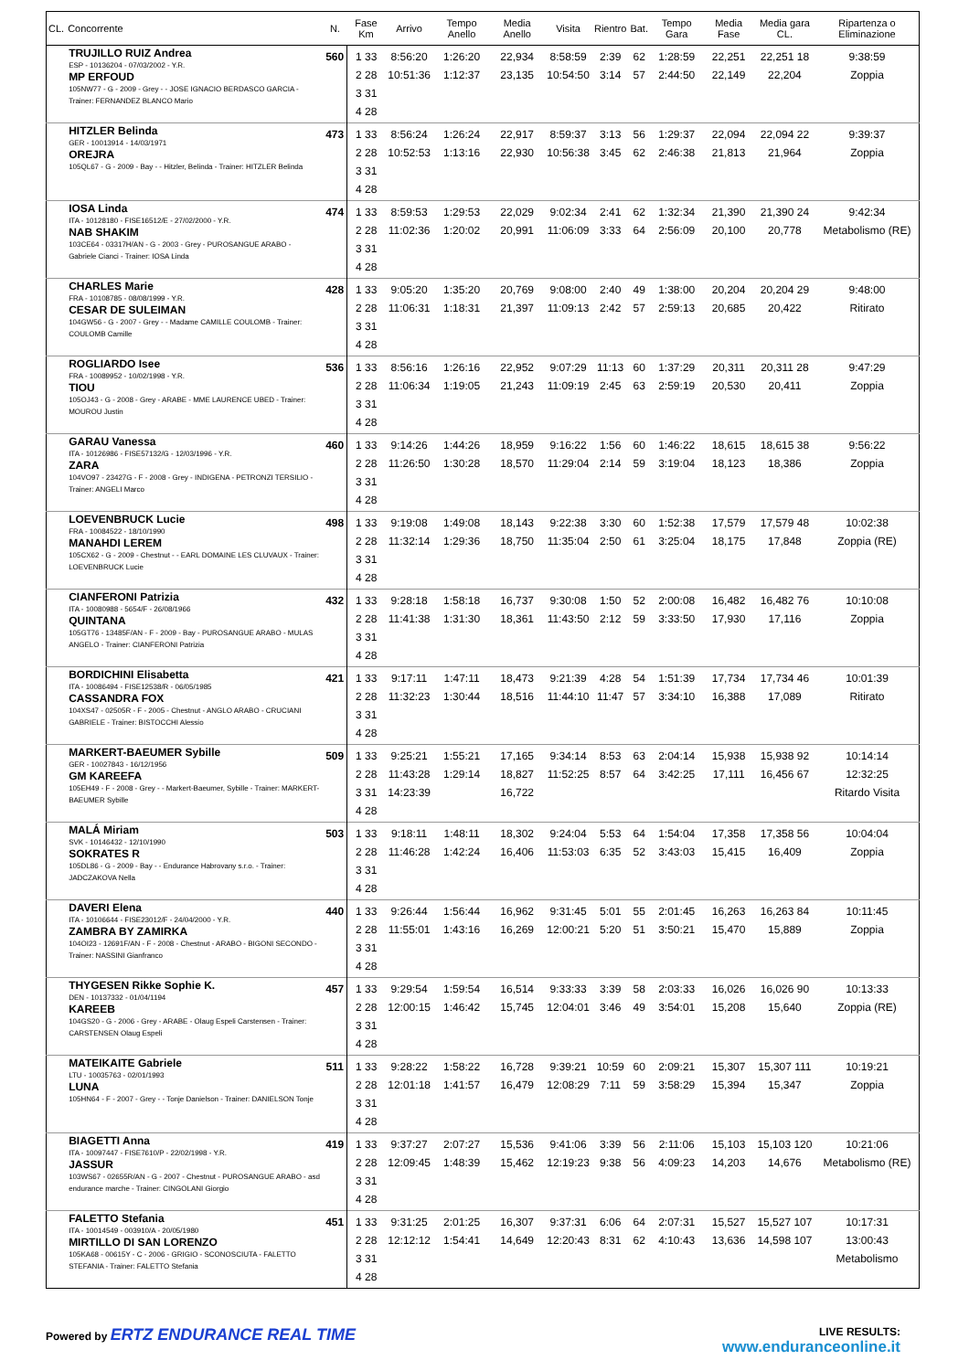| CL. | Concorrente | N. | Fase Km | Arrivo | Tempo Anello | Media Anello | Visita | Rientro | Bat. | Tempo Gara | Media Fase | Media gara CL. | Ripartenza o Eliminazione |
| --- | --- | --- | --- | --- | --- | --- | --- | --- | --- | --- | --- | --- | --- |
| | TRUJILLO RUIZ Andrea ESP - 10136204 - 07/03/2002 - Y.R. MP ERFOUD 105NW77 - G - 2009 - Grey - - JOSE IGNACIO BERDASCO GARCIA - Trainer: FERNANDEZ BLANCO Mario | 560 | 1 33 2 28 3 31 4 28 | 8:56:20 10:51:36 | 1:26:20 1:12:37 | 22,934 23,135 | 8:58:59 10:54:50 | 2:39 3:14 | 62 57 | 1:28:59 2:44:50 | 22,251 22,149 | 22,251 18 22,204 | 9:38:59 Zoppia |
| | HITZLER Belinda GER - 10013914 - 14/03/1971 OREJRA 105QL67 - G - 2009 - Bay - - Hitzler, Belinda - Trainer: HITZLER Belinda | 473 | 1 33 2 28 3 31 4 28 | 8:56:24 10:52:53 | 1:26:24 1:13:16 | 22,917 22,930 | 8:59:37 10:56:38 | 3:13 3:45 | 56 62 | 1:29:37 2:46:38 | 22,094 21,813 | 22,094 22 21,964 | 9:39:37 Zoppia |
| | IOSA Linda ITA - 10128180 - FISE16512/E - 27/02/2000 - Y.R. NAB SHAKIM 103CE64 - 03317H/AN - G - 2003 - Grey - PUROSANGUE ARABO - Gabriele Cianci - Trainer: IOSA Linda | 474 | 1 33 2 28 3 31 4 28 | 8:59:53 11:02:36 | 1:29:53 1:20:02 | 22,029 20,991 | 9:02:34 11:06:09 | 2:41 3:33 | 62 64 | 1:32:34 2:56:09 | 21,390 20,100 | 21,390 24 20,778 | 9:42:34 Metabolismo (RE) |
| | CHARLES Marie FRA - 10108785 - 08/08/1999 - Y.R. CESAR DE SULEIMAN 104GW56 - G - 2007 - Grey - - Madame CAMILLE COULOMB - Trainer: COULOMB Camille | 428 | 1 33 2 28 3 31 4 28 | 9:05:20 11:06:31 | 1:35:20 1:18:31 | 20,769 21,397 | 9:08:00 11:09:13 | 2:40 2:42 | 49 57 | 1:38:00 2:59:13 | 20,204 20,685 | 20,204 29 20,422 | 9:48:00 Ritirato |
| | ROGLIARDO Isee FRA - 10089952 - 10/02/1998 - Y.R. TIOU 105OJ43 - G - 2008 - Grey - ARABE - MME LAURENCE UBED - Trainer: MOUROU Justin | 536 | 1 33 2 28 3 31 4 28 | 8:56:16 11:06:34 | 1:26:16 1:19:05 | 22,952 21,243 | 9:07:29 11:09:19 | 11:13 2:45 | 60 63 | 1:37:29 2:59:19 | 20,311 20,530 | 20,311 28 20,411 | 9:47:29 Zoppia |
| | GARAU Vanessa ITA - 10126986 - FISE57132/G - 12/03/1996 - Y.R. ZARA 104VO97 - 23427G - F - 2008 - Grey - INDIGENA - PETRONZI TERSILIO - Trainer: ANGELI Marco | 460 | 1 33 2 28 3 31 4 28 | 9:14:26 11:26:50 | 1:44:26 1:30:28 | 18,959 18,570 | 9:16:22 11:29:04 | 1:56 2:14 | 60 59 | 1:46:22 3:19:04 | 18,615 18,123 | 18,615 38 18,386 | 9:56:22 Zoppia |
| | LOEVENBRUCK Lucie FRA - 10084522 - 18/10/1990 MANAHDI LEREM 105CX62 - G - 2009 - Chestnut - - EARL DOMAINE LES CLUVAUX - Trainer: LOEVENBRUCK Lucie | 498 | 1 33 2 28 3 31 4 28 | 9:19:08 11:32:14 | 1:49:08 1:29:36 | 18,143 18,750 | 9:22:38 11:35:04 | 3:30 2:50 | 60 61 | 1:52:38 3:25:04 | 17,579 18,175 | 17,579 48 17,848 | 10:02:38 Zoppia (RE) |
| | CIANFERONI Patrizia ITA - 10080988 - 5654/F - 26/08/1966 QUINTANA 105GT76 - 13485F/AN - F - 2009 - Bay - PUROSANGUE ARABO - MULAS ANGELO - Trainer: CIANFERONI Patrizia | 432 | 1 33 2 28 3 31 4 28 | 9:28:18 11:41:38 | 1:58:18 1:31:30 | 16,737 18,361 | 9:30:08 11:43:50 | 1:50 2:12 | 52 59 | 2:00:08 3:33:50 | 16,482 17,930 | 16,482 76 17,116 | 10:10:08 Zoppia |
| | BORDICHINI Elisabetta ITA - 10086494 - FISE12538/R - 06/05/1985 CASSANDRA FOX 104XS47 - 02505R - F - 2005 - Chestnut - ANGLO ARABO - CRUCIANI GABRIELE - Trainer: BISTOCCHI Alessio | 421 | 1 33 2 28 3 31 4 28 | 9:17:11 11:32:23 | 1:47:11 1:30:44 | 18,473 18,516 | 9:21:39 11:44:10 | 4:28 11:47 | 54 57 | 1:51:39 3:34:10 | 17,734 16,388 | 17,734 46 17,089 | 10:01:39 Ritirato |
| | MARKERT-BAEUMER Sybille GER - 10027843 - 16/12/1956 GM KAREEFA 105EH49 - F - 2008 - Grey - - Markert-Baeumer, Sybille - Trainer: MARKERT-BAEUMER Sybille | 509 | 1 33 2 28 3 31 4 28 | 9:25:21 11:43:28 14:23:39 | 1:55:21 1:29:14 | 17,165 18,827 16,722 | 9:34:14 11:52:25 | 8:53 8:57 | 63 64 | 2:04:14 3:42:25 | 15,938 17,111 | 15,938 92 16,456 67 | 10:14:14 12:32:25 Ritardo Visita |
| | MALÁ Miriam SVK - 10146432 - 12/10/1990 SOKRATES R 105DL86 - G - 2009 - Bay - - Endurance Habrovany s.r.o. - Trainer: JADCZAKOVA Nella | 503 | 1 33 2 28 3 31 4 28 | 9:18:11 11:46:28 | 1:48:11 1:42:24 | 18,302 16,406 | 9:24:04 11:53:03 | 5:53 6:35 | 64 52 | 1:54:04 3:43:03 | 17,358 15,415 | 17,358 56 16,409 | 10:04:04 Zoppia |
| | DAVERI Elena ITA - 10106644 - FISE23012/F - 24/04/2000 - Y.R. ZAMBRA BY ZAMIRKA 104OI23 - 12691F/AN - F - 2008 - Chestnut - ARABO - BIGONI SECONDO - Trainer: NASSINI Gianfranco | 440 | 1 33 2 28 3 31 4 28 | 9:26:44 11:55:01 | 1:56:44 1:43:16 | 16,962 16,269 | 9:31:45 12:00:21 | 5:01 5:20 | 55 51 | 2:01:45 3:50:21 | 16,263 15,470 | 16,263 84 15,889 | 10:11:45 Zoppia |
| | THYGESEN Rikke Sophie K. DEN - 10137332 - 01/04/1194 KAREEB 104GS20 - G - 2006 - Grey - ARABE - Olaug Espeli Carstensen - Trainer: CARSTENSEN Olaug Espeli | 457 | 1 33 2 28 3 31 4 28 | 9:29:54 12:00:15 | 1:59:54 1:46:42 | 16,514 15,745 | 9:33:33 12:04:01 | 3:39 3:46 | 58 49 | 2:03:33 3:54:01 | 16,026 15,208 | 16,026 90 15,640 | 10:13:33 Zoppia (RE) |
| | MATEIKAITE Gabriele LTU - 10035763 - 02/01/1993 LUNA 105HN64 - F - 2007 - Grey - - Tonje Danielson - Trainer: DANIELSON Tonje | 511 | 1 33 2 28 3 31 4 28 | 9:28:22 12:01:18 | 1:58:22 1:41:57 | 16,728 16,479 | 9:39:21 12:08:29 | 10:59 7:11 | 60 59 | 2:09:21 3:58:29 | 15,307 15,394 | 15,307 111 15,347 | 10:19:21 Zoppia |
| | BIAGETTI Anna ITA - 10097447 - FISE7610/P - 22/02/1998 - Y.R. JASSUR 103WS67 - 02655R/AN - G - 2007 - Chestnut - PUROSANGUE ARABO - asd endurance marche - Trainer: CINGOLANI Giorgio | 419 | 1 33 2 28 3 31 4 28 | 9:37:27 12:09:45 | 2:07:27 1:48:39 | 15,536 15,462 | 9:41:06 12:19:23 | 3:39 9:38 | 56 56 | 2:11:06 4:09:23 | 15,103 14,203 | 15,103 120 14,676 | 10:21:06 Metabolismo (RE) |
| | FALETTO Stefania ITA - 10014549 - 003910/A - 20/05/1980 MIRTILLO DI SAN LORENZO 105KA68 - 00615Y - C - 2006 - GRIGIO - SCONOSCIUTA - FALETTO STEFANIA - Trainer: FALETTO Stefania | 451 | 1 33 2 28 3 31 4 28 | 9:31:25 12:12:12 | 2:01:25 1:54:41 | 16,307 14,649 | 9:37:31 12:20:43 | 6:06 8:31 | 64 62 | 2:07:31 4:10:43 | 15,527 13,636 | 15,527 107 14,598 107 | 10:17:31 13:00:43 Metabolismo |
Powered by ERTZ ENDURANCE REAL TIME
LIVE RESULTS:
www.enduranceonline.it